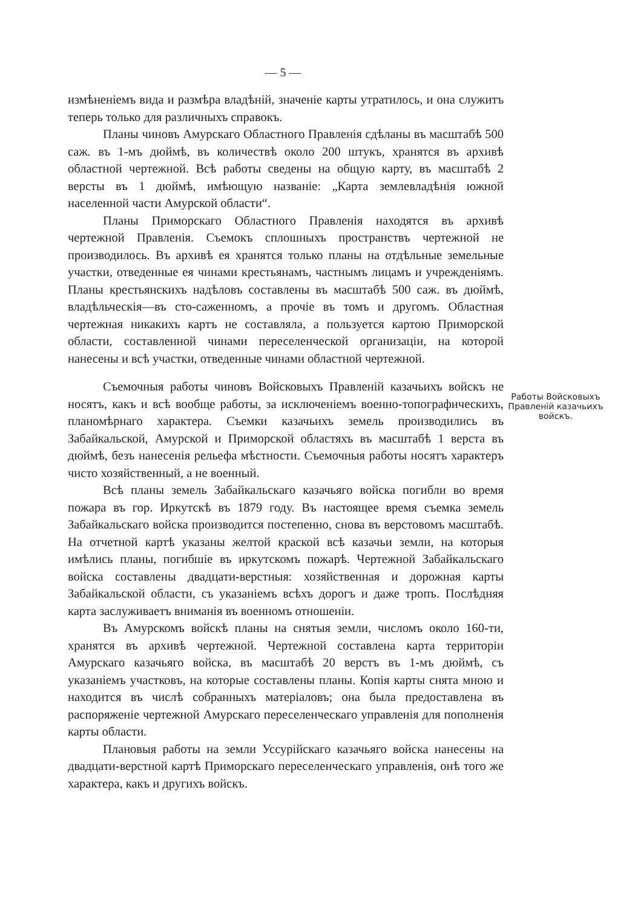— 5 —
измѣненіемъ вида и размѣра владѣній, значеніе карты утратилось, и она служитъ теперь только для различныхъ справокъ.
Планы чиновъ Амурскаго Областного Правленія сдѣланы въ масштабѣ 500 саж. въ 1-мъ дюймѣ, въ количествѣ около 200 штукъ, хранятся въ архивѣ областной чертежной. Всѣ работы сведены на общую карту, въ масштабѣ 2 версты въ 1 дюймѣ, имѣющую названіе: „Карта землевладѣнія южной населенной части Амурской области“.
Планы Приморскаго Областного Правленія находятся въ архивѣ чертежной Правленія. Съемокъ сплошныхъ пространствъ чертежной не производилось. Въ архивѣ ея хранятся только планы на отдѣльные земельные участки, отведенные ея чинами крестьянамъ, частнымъ лицамъ и учрежденіямъ. Планы крестьянскихъ надѣловъ составлены въ масштабѣ 500 саж. въ дюймѣ, владѣльческія—въ сто-саженномъ, а прочіе въ томъ и другомъ. Областная чертежная никакихъ картъ не составляла, а пользуется картою Приморской области, составленной чинами переселенческой организаціи, на которой нанесены и всѣ участки, отведенные чинами областной чертежной.
Съемочныя работы чиновъ Войсковыхъ Правленій казачьихъ войскъ не носятъ, какъ и всѣ вообще работы, за исключеніемъ военно-топографическихъ, планомѣрнаго характера. Съемки казачьихъ земель производились въ Забайкальской, Амурской и Приморской областяхъ въ масштабѣ 1 верста въ дюймѣ, безъ нанесенія рельефа мѣстности. Съемочныя работы носятъ характеръ чисто хозяйственный, а не военный.
Всѣ планы земель Забайкальскаго казачьяго войска погибли во время пожара въ гор. Иркутскѣ въ 1879 году. Въ настоящее время съемка земель Забайкальскаго войска производится постепенно, снова въ верстовомъ масштабѣ. На отчетной картѣ указаны желтой краской всѣ казачьи земли, на которыя имѣлись планы, погибшіе въ иркутскомъ пожарѣ. Чертежной Забайкальскаго войска составлены двадцати-верстныя: хозяйственная и дорожная карты Забайкальской области, съ указаніемъ всѣхъ дорогъ и даже тропъ. Послѣдняя карта заслуживаетъ вниманія въ военномъ отношеніи.
Въ Амурскомъ войскѣ планы на снятыя земли, числомъ около 160-ти, хранятся въ архивѣ чертежной. Чертежной составлена карта территоріи Амурскаго казачьяго войска, въ масштабѣ 20 верстъ въ 1-мъ дюймѣ, съ указаніемъ участковъ, на которые составлены планы. Копія карты снята мною и находится въ числѣ собранныхъ матеріаловъ; она была предоставлена въ распоряженіе чертежной Амурскаго переселенческаго управленія для пополненія карты области.
Плановыя работы на земли Уссурійскаго казачьяго войска нанесены на двадцати-верстной картѣ Приморскаго переселенческаго управленія, онѣ того же характера, какъ и другихъ войскъ.
Работы Войсковыхъ Правленій казачьихъ войскъ.